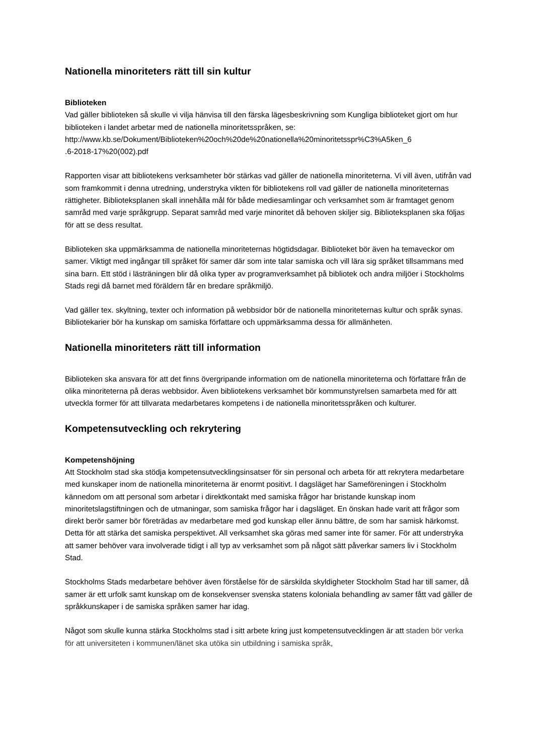Nationella minoriteters rätt till sin kultur
Biblioteken
Vad gäller biblioteken så skulle vi vilja hänvisa till den färska lägesbeskrivning som Kungliga biblioteket gjort om hur biblioteken i landet arbetar med de nationella minoritetsspråken, se: http://www.kb.se/Dokument/Biblioteken%20och%20de%20nationella%20minoritetsspr%C3%A5ken_6
.6-2018-17%20(002).pdf
Rapporten visar att bibliotekens verksamheter bör stärkas vad gäller de nationella minoriteterna. Vi vill även, utifrån vad som framkommit i denna utredning, understryka vikten för bibliotekens roll vad gäller de nationella minoriteternas rättigheter. Biblioteksplanen skall innehålla mål för både mediesamlingar och verksamhet som är framtaget genom samråd med varje språkgrupp. Separat samråd med varje minoritet då behoven skiljer sig. Biblioteksplanen ska följas för att se dess resultat.
Biblioteken ska uppmärksamma de nationella minoriteternas högtidsdagar. Biblioteket bör även ha temaveckor om samer. Viktigt med ingångar till språket för samer där som inte talar samiska och vill lära sig språket tillsammans med sina barn. Ett stöd i lästräningen blir då olika typer av programverksamhet på bibliotek och andra miljöer i Stockholms Stads regi då barnet med föräldern får en bredare språkmiljö.
Vad gäller tex. skyltning, texter och information på webbsidor bör de nationella minoriteternas kultur och språk synas. Bibliotekarier bör ha kunskap om samiska författare och uppmärksamma dessa för allmänheten.
Nationella minoriteters rätt till information
Biblioteken ska ansvara för att det finns övergripande information om de nationella minoriteterna och författare från de olika minoriteterna på deras webbsidor. Även bibliotekens verksamhet bör kommunstyrelsen samarbeta med för att utveckla former för att tillvarata medarbetares kompetens i de nationella minoritetsspråken och kulturer.
Kompetensutveckling och rekrytering
Kompetenshöjning
Att Stockholm stad ska stödja kompetensutvecklingsinsatser för sin personal och arbeta för att rekrytera medarbetare med kunskaper inom de nationella minoriteterna är enormt positivt. I dagsläget har Sameföreningen i Stockholm kännedom om att personal som arbetar i direktkontakt med samiska frågor har bristande kunskap inom minoritetslagstiftningen och de utmaningar, som samiska frågor har i dagsläget. En önskan hade varit att frågor som direkt berör samer bör företrädas av medarbetare med god kunskap eller ännu bättre, de som har samisk härkomst. Detta för att stärka det samiska perspektivet. All verksamhet ska göras med samer inte för samer. För att understryka att samer behöver vara involverade tidigt i all typ av verksamhet som på något sätt påverkar samers liv i Stockholm Stad.
Stockholms Stads medarbetare behöver även förståelse för de särskilda skyldigheter Stockholm Stad har till samer, då samer är ett urfolk samt kunskap om de konsekvenser svenska statens koloniala behandling av samer fått vad gäller de språkkunskaper i de samiska språken samer har idag.
Något som skulle kunna stärka Stockholms stad i sitt arbete kring just kompetensutvecklingen är att staden bör verka för att universiteten i kommunen/länet ska utöka sin utbildning i samiska språk,